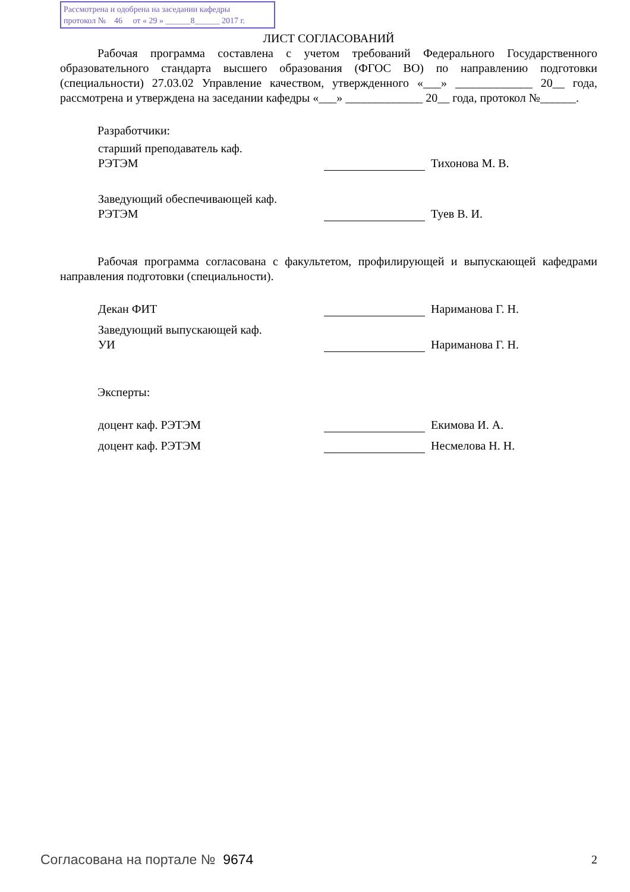Рассмотрена и одобрена на заседании кафедры
протокол № 46 от « 29 » ______8______ 2017 г.
ЛИСТ СОГЛАСОВАНИЙ
Рабочая программа составлена с учетом требований Федерального Государственного образовательного стандарта высшего образования (ФГОС ВО) по направлению подготовки (специальности) 27.03.02 Управление качеством, утвержденного «___» _____________ 20__ года, рассмотрена и утверждена на заседании кафедры «___» _____________ 20__ года, протокол №______.
Разработчики:
старший преподаватель каф.
РЭТЭМ
Тихонова М. В.
Заведующий обеспечивающей каф.
РЭТЭМ
Туев В. И.
Рабочая программа согласована с факультетом, профилирующей и выпускающей кафедрами направления подготовки (специальности).
Декан ФИТ Нариманова Г. Н.
Заведующий выпускающей каф.
УИ
Нариманова Г. Н.
Эксперты:
доцент каф. РЭТЭМ Екимова И. А.
доцент каф. РЭТЭМ Несмелова Н. Н.
Согласована на портале № 9674 2